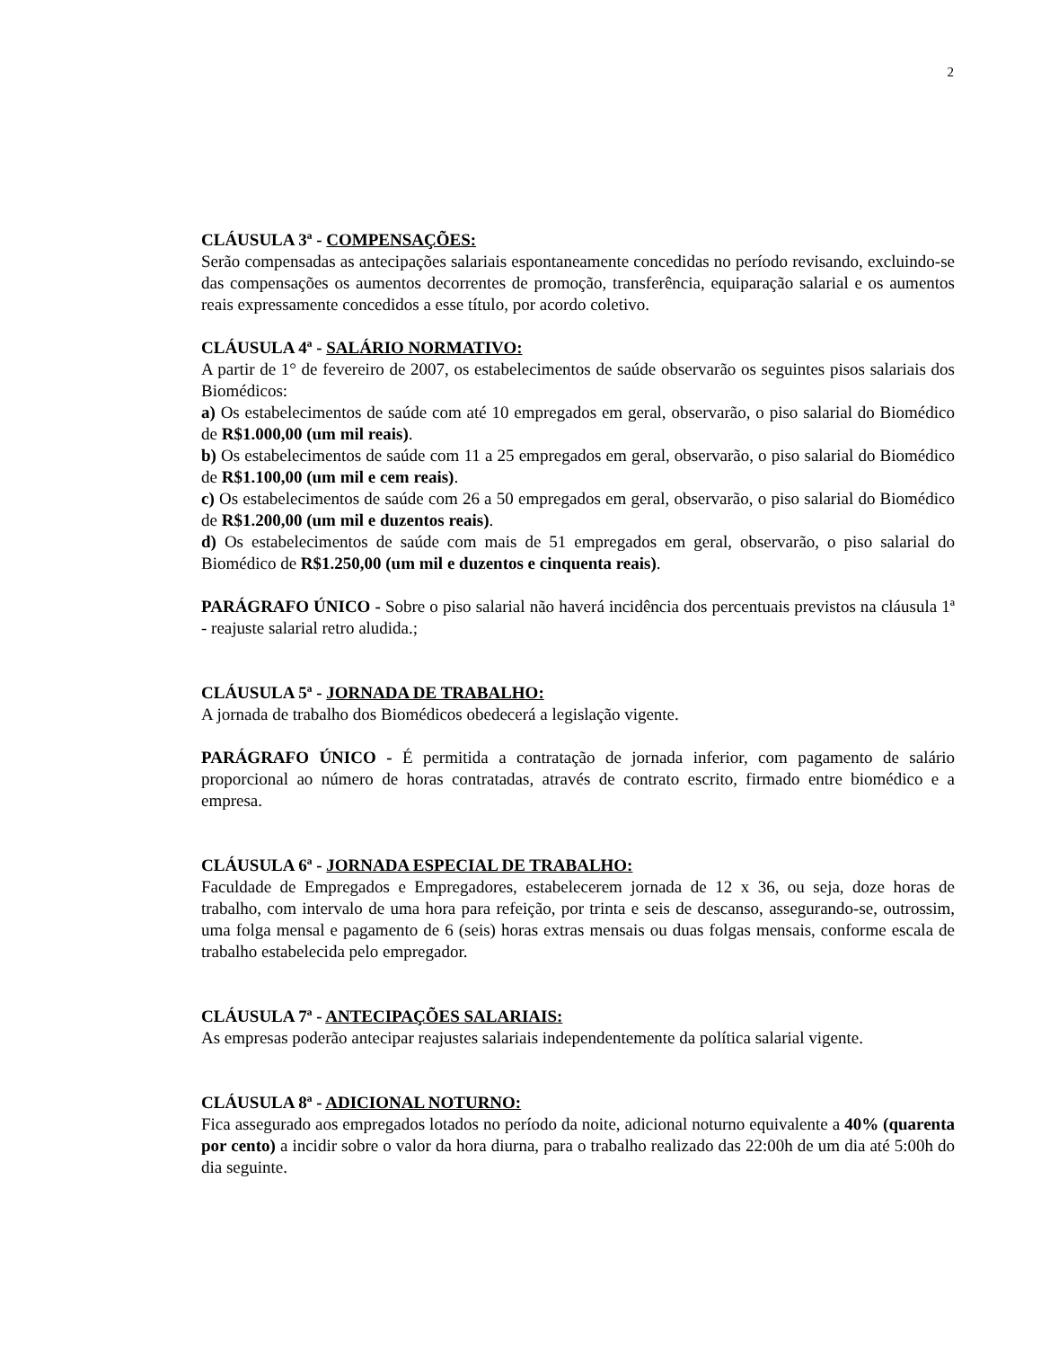2
CLÁUSULA 3ª - COMPENSAÇÕES:
Serão compensadas as antecipações salariais espontaneamente concedidas no período revisando, excluindo-se das compensações os aumentos decorrentes de promoção, transferência, equiparação salarial e os aumentos reais expressamente concedidos a esse título, por acordo coletivo.
CLÁUSULA 4ª - SALÁRIO NORMATIVO:
A partir de 1° de fevereiro de 2007, os estabelecimentos de saúde observarão os seguintes pisos salariais dos Biomédicos:
a) Os estabelecimentos de saúde com até 10 empregados em geral, observarão, o piso salarial do Biomédico de R$1.000,00 (um mil reais).
b) Os estabelecimentos de saúde com 11 a 25 empregados em geral, observarão, o piso salarial do Biomédico de R$1.100,00 (um mil e cem reais).
c) Os estabelecimentos de saúde com 26 a 50 empregados em geral, observarão, o piso salarial do Biomédico de R$1.200,00 (um mil e duzentos reais).
d) Os estabelecimentos de saúde com mais de 51 empregados em geral, observarão, o piso salarial do Biomédico de R$1.250,00 (um mil e duzentos e cinquenta reais).
PARÁGRAFO ÚNICO - Sobre o piso salarial não haverá incidência dos percentuais previstos na cláusula 1ª - reajuste salarial retro aludida.;
CLÁUSULA 5ª - JORNADA DE TRABALHO:
A jornada de trabalho dos Biomédicos obedecerá a legislação vigente.
PARÁGRAFO ÚNICO - É permitida a contratação de jornada inferior, com pagamento de salário proporcional ao número de horas contratadas, através de contrato escrito, firmado entre biomédico e a empresa.
CLÁUSULA 6ª - JORNADA ESPECIAL DE TRABALHO:
Faculdade de Empregados e Empregadores, estabelecerem jornada de 12 x 36, ou seja, doze horas de trabalho, com intervalo de uma hora para refeição, por trinta e seis de descanso, assegurando-se, outrossim, uma folga mensal e pagamento de 6 (seis) horas extras mensais ou duas folgas mensais, conforme escala de trabalho estabelecida pelo empregador.
CLÁUSULA 7ª - ANTECIPAÇÕES SALARIAIS:
As empresas poderão antecipar reajustes salariais independentemente da política salarial vigente.
CLÁUSULA 8ª - ADICIONAL NOTURNO:
Fica assegurado aos empregados lotados no período da noite, adicional noturno equivalente a 40% (quarenta por cento) a incidir sobre o valor da hora diurna, para o trabalho realizado das 22:00h de um dia até 5:00h do dia seguinte.